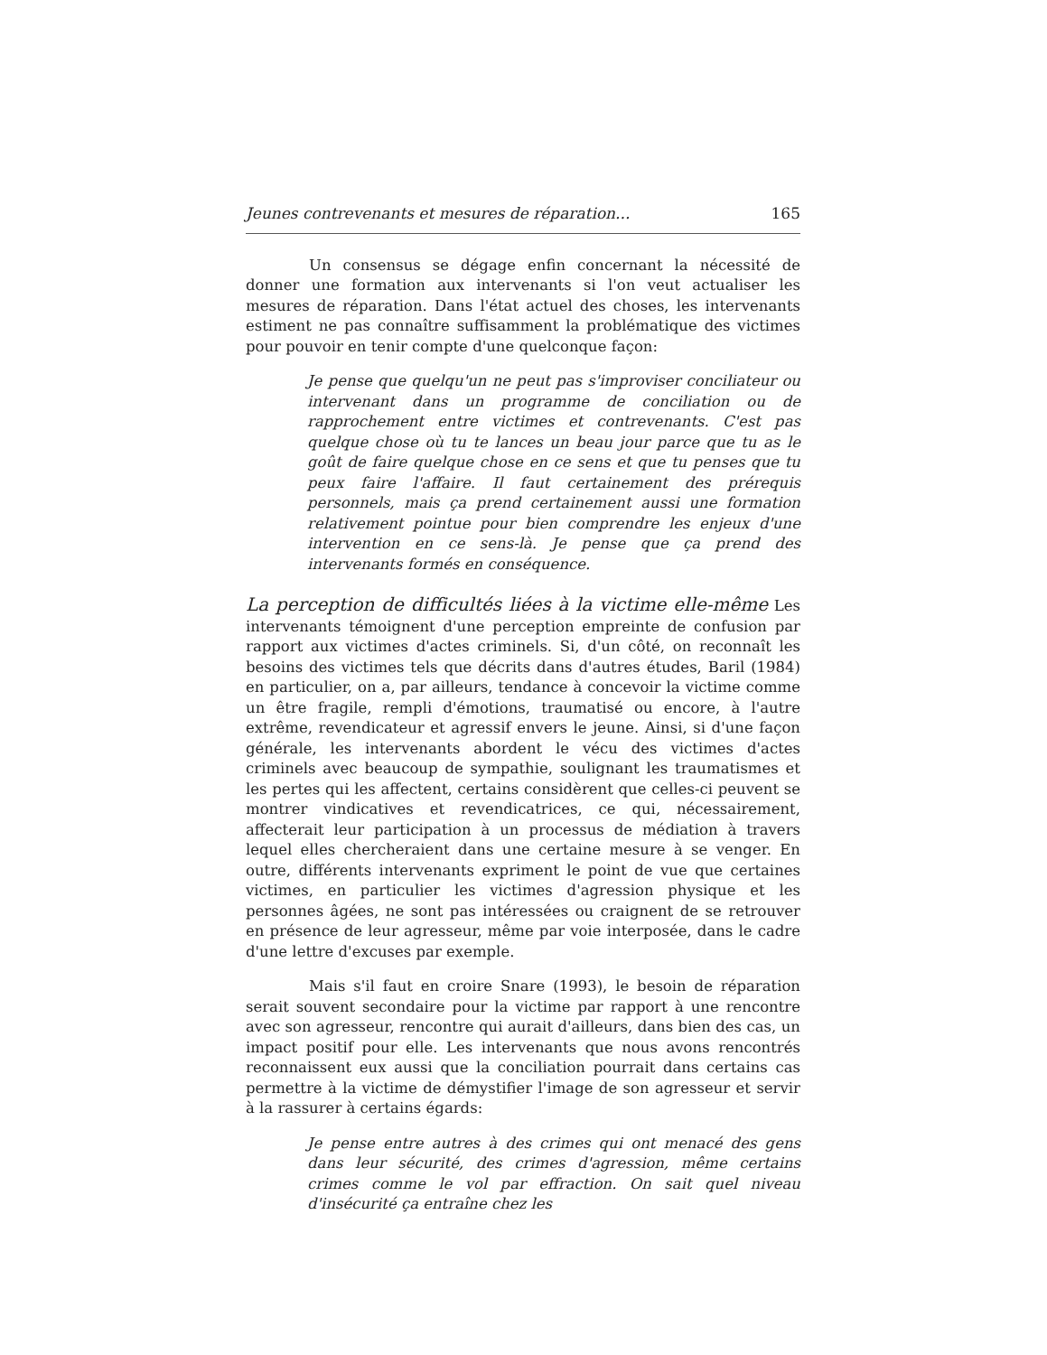Jeunes contrevenants et mesures de réparation... 165
Un consensus se dégage enfin concernant la nécessité de donner une formation aux intervenants si l'on veut actualiser les mesures de réparation. Dans l'état actuel des choses, les intervenants estiment ne pas connaître suffisamment la problématique des victimes pour pouvoir en tenir compte d'une quelconque façon:
Je pense que quelqu'un ne peut pas s'improviser conciliateur ou intervenant dans un programme de conciliation ou de rapprochement entre victimes et contrevenants. C'est pas quelque chose où tu te lances un beau jour parce que tu as le goût de faire quelque chose en ce sens et que tu penses que tu peux faire l'affaire. Il faut certainement des prérequis personnels, mais ça prend certainement aussi une formation relativement pointue pour bien comprendre les enjeux d'une intervention en ce sens-là. Je pense que ça prend des intervenants formés en conséquence.
La perception de difficultés liées à la victime elle-même Les intervenants témoignent d'une perception empreinte de confusion par rapport aux victimes d'actes criminels. Si, d'un côté, on reconnaît les besoins des victimes tels que décrits dans d'autres études, Baril (1984) en particulier, on a, par ailleurs, tendance à concevoir la victime comme un être fragile, rempli d'émotions, traumatisé ou encore, à l'autre extrême, revendicateur et agressif envers le jeune. Ainsi, si d'une façon générale, les intervenants abordent le vécu des victimes d'actes criminels avec beaucoup de sympathie, soulignant les traumatismes et les pertes qui les affectent, certains considèrent que celles-ci peuvent se montrer vindicatives et revendicatrices, ce qui, nécessairement, affecterait leur participation à un processus de médiation à travers lequel elles chercheraient dans une certaine mesure à se venger. En outre, différents intervenants expriment le point de vue que certaines victimes, en particulier les victimes d'agression physique et les personnes âgées, ne sont pas intéressées ou craignent de se retrouver en présence de leur agresseur, même par voie interposée, dans le cadre d'une lettre d'excuses par exemple.
Mais s'il faut en croire Snare (1993), le besoin de réparation serait souvent secondaire pour la victime par rapport à une rencontre avec son agresseur, rencontre qui aurait d'ailleurs, dans bien des cas, un impact positif pour elle. Les intervenants que nous avons rencontrés reconnaissent eux aussi que la conciliation pourrait dans certains cas permettre à la victime de démystifier l'image de son agresseur et servir à la rassurer à certains égards:
Je pense entre autres à des crimes qui ont menacé des gens dans leur sécurité, des crimes d'agression, même certains crimes comme le vol par effraction. On sait quel niveau d'insécurité ça entraîne chez les